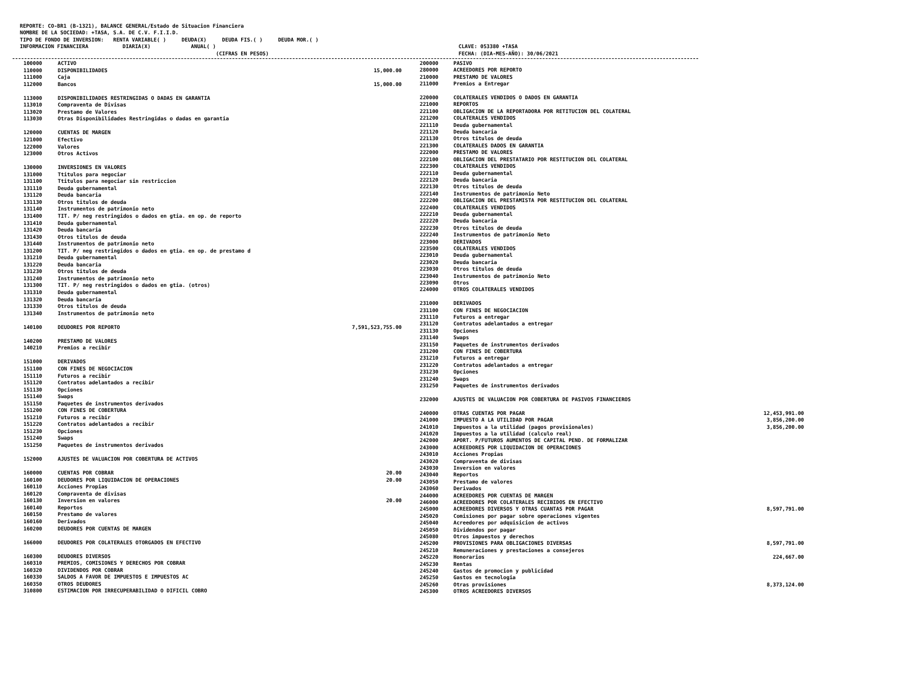REPORTE: CO-BR1 (B-1321), BALANCE GENERAL/Estado de Situacion Financiera NOMBRE DE LA SOCIEDAD: +TASA, S.A. DE C.V. F.I.I.D. TIPO DE FONDO DE INVERSION: RENTA VARIABLE( ) DEUDA(X) DEUDA FIS.( ) DEUDA MOR.( ) INFORMACION FINANCIERA DIARIA(X) ANUAL( ) CLAVE: 053380 +TASA (CIFRAS EN PESOS) FECHA: (DIA-MES-AÑO): 30/06/2021
| 100000 | ACTIVO | |
| 110000 | DISPONIBILIDADES | 15,000.00 |
| 111000 | Caja | |
| 112000 | Bancos | 15,000.00 |
| 113000 | DISPONIBILIDADES RESTRINGIDAS O DADAS EN GARANTIA | |
| 113010 | Compraventa de Divisas | |
| 113020 | Prestamo de Valores | |
| 113030 | Otras Disponibilidades Restringidas o dadas en garantia | |
| 120000 | CUENTAS DE MARGEN | |
| 121000 | Efectivo | |
| 122000 | Valores | |
| 123000 | Otros Activos | |
| 130000 | INVERSIONES EN VALORES | |
| 131000 | Ttitulos para negociar | |
| 131100 | Ttitulos para negociar sin restriccion | |
| 131110 | Deuda gubernamental | |
| 131120 | Deuda bancaria | |
| 131130 | Otros titulos de deuda | |
| 131140 | Instrumentos de patrimonio neto | |
| 131400 | TIT. P/ neg restringidos o dados en gtia. en op. de reporto | |
| 131410 | Deuda gubernamental | |
| 131420 | Deuda bancaria | |
| 131430 | Otros titulos de deuda | |
| 131440 | Instrumentos de patrimonio neto | |
| 131200 | TIT. P/ neg restringidos o dados en gtia. en op. de prestamo d | |
| 131210 | Deuda gubernamental | |
| 131220 | Deuda bancaria | |
| 131230 | Otros titulos de deuda | |
| 131240 | Instrumentos de patrimonio neto | |
| 131300 | TIT. P/ neg restringidos o dados en gtia. (otros) | |
| 131310 | Deuda gubernamental | |
| 131320 | Deuda bancaria | |
| 131330 | Otros titulos de deuda | |
| 131340 | Instrumentos de patrimonio neto | |
| 140100 | DEUDORES POR REPORTO | 7,591,523,755.00 |
| 140200 | PRESTAMO DE VALORES | |
| 140210 | Premios a recibir | |
| 151000 | DERIVADOS | |
| 151100 | CON FINES DE NEGOCIACION | |
| 151110 | Futuros a recibir | |
| 151120 | Contratos adelantados a recibir | |
| 151130 | Opciones | |
| 151140 | Swaps | |
| 151150 | Paquetes de instrumentos derivados | |
| 151200 | CON FINES DE COBERTURA | |
| 151210 | Futuros a recibir | |
| 151220 | Contratos adelantados a recibir | |
| 151230 | Opciones | |
| 151240 | Swaps | |
| 151250 | Paquetes de instrumentos derivados | |
| 152000 | AJUSTES DE VALUACION POR COBERTURA DE ACTIVOS | |
| 160000 | CUENTAS POR COBRAR | 20.00 |
| 160100 | DEUDORES POR LIQUIDACION DE OPERACIONES | 20.00 |
| 160110 | Acciones Propias | |
| 160120 | Compraventa de divisas | |
| 160130 | Inversion en valores | 20.00 |
| 160140 | Reportos | |
| 160150 | Prestamo de valores | |
| 160160 | Derivados | |
| 160200 | DEUDORES POR CUENTAS DE MARGEN | |
| 166000 | DEUDORES POR COLATERALES OTORGADOS EN EFECTIVO | |
| 160300 | DEUDORES DIVERSOS | |
| 160310 | PREMIOS, COMISIONES Y DERECHOS POR COBRAR | |
| 160320 | DIVIDENDOS POR COBRAR | |
| 160330 | SALDOS A FAVOR DE IMPUESTOS E IMPUESTOS AC | |
| 160350 | OTROS DEUDORES | |
| 310800 | ESTIMACION POR IRRECUPERABILIDAD O DIFICIL COBRO | |
| 200000 | PASIVO | |
| 280000 | ACREEDORES POR REPORTO | |
| 210000 | PRESTAMO DE VALORES | |
| 211000 | Premios a Entregar | |
| 220000 | COLATERALES VENDIDOS O DADOS EN GARANTIA | |
| 221000 | REPORTOS | |
| 221100 | OBLIGACION DE LA REPORTADORA POR RETITUCION DEL COLATERAL | |
| 221200 | COLATERALES VENDIDOS | |
| 221110 | Deuda gubernamental | |
| 221120 | Deuda bancaria | |
| 221130 | Otros titulos de deuda | |
| 221300 | COLATERALES DADOS EN GARANTIA | |
| 222000 | PRESTAMO DE VALORES | |
| 222100 | OBLIGACION DEL PRESTATARIO POR RESTITUCION DEL COLATERAL | |
| 222300 | COLATERALES VENDIDOS | |
| 222110 | Deuda gubernamental | |
| 222120 | Deuda bancaria | |
| 222130 | Otros titulos de deuda | |
| 222140 | Instrumentos de patrimonio Neto | |
| 222200 | OBLIGACION DEL PRESTAMISTA POR RESTITUCION DEL COLATERAL | |
| 222400 | COLATERALES VENDIDOS | |
| 222210 | Deuda gubernamental | |
| 222220 | Deuda bancaria | |
| 222230 | Otros titulos de deuda | |
| 222240 | Instrumentos de patrimonio Neto | |
| 223000 | DERIVADOS | |
| 223500 | COLATERALES VENDIDOS | |
| 223010 | Deuda gubernamental | |
| 223020 | Deuda bancaria | |
| 223030 | Otros titulos de deuda | |
| 223040 | Instrumentos de patrimonio Neto | |
| 223090 | Otros | |
| 224000 | OTROS COLATERALES VENDIDOS | |
| 231000 | DERIVADOS | |
| 231100 | CON FINES DE NEGOCIACION | |
| 231110 | Futuros a entregar | |
| 231120 | Contratos adelantados a entregar | |
| 231130 | Opciones | |
| 231140 | Swaps | |
| 231150 | Paquetes de instrumentos derivados | |
| 231200 | CON FINES DE COBERTURA | |
| 231210 | Futuros a entregar | |
| 231220 | Contratos adelantados a entregar | |
| 231230 | Opciones | |
| 231240 | Swaps | |
| 231250 | Paquetes de instrumentos derivados | |
| 232000 | AJUSTES DE VALUACION POR COBERTURA DE PASIVOS FINANCIEROS | |
| 240000 | OTRAS CUENTAS POR PAGAR | 12,453,991.00 |
| 241000 | IMPUESTO A LA UTILIDAD POR PAGAR | 3,856,200.00 |
| 241010 | Impuestos a la utilidad (pagos provisionales) | 3,856,200.00 |
| 241020 | Impuestos a la utilidad (calculo real) | |
| 242000 | APORT. P/FUTUROS AUMENTOS DE CAPITAL PEND. DE FORMALIZAR | |
| 243000 | ACREEDORES POR LIQUIDACION DE OPERACIONES | |
| 243010 | Acciones Propias | |
| 243020 | Compraventa de divisas | |
| 243030 | Inversion en valores | |
| 243040 | Reportos | |
| 243050 | Prestamo de valores | |
| 243060 | Derivados | |
| 244000 | ACREEDORES POR CUENTAS DE MARGEN | |
| 246000 | ACREEDORES POR COLATERALES RECIBIDOS EN EFECTIVO | |
| 245000 | ACREEDORES DIVERSOS Y OTRAS CUANTAS POR PAGAR | 8,597,791.00 |
| 245020 | Comisiones por pagar sobre operaciones vigentes | |
| 245040 | Acreedores por adquisicion de activos | |
| 245050 | Dividendos por pagar | |
| 245080 | Otros impuestos y derechos | |
| 245200 | PROVISIONES PARA OBLIGACIONES DIVERSAS | 8,597,791.00 |
| 245210 | Remuneraciones y prestaciones a consejeros | |
| 245220 | Honorarios | 224,667.00 |
| 245230 | Rentas | |
| 245240 | Gastos de promocion y publicidad | |
| 245250 | Gastos en tecnologia | |
| 245260 | Otras provisiones | 8,373,124.00 |
| 245300 | OTROS ACREEDORES DIVERSOS | |